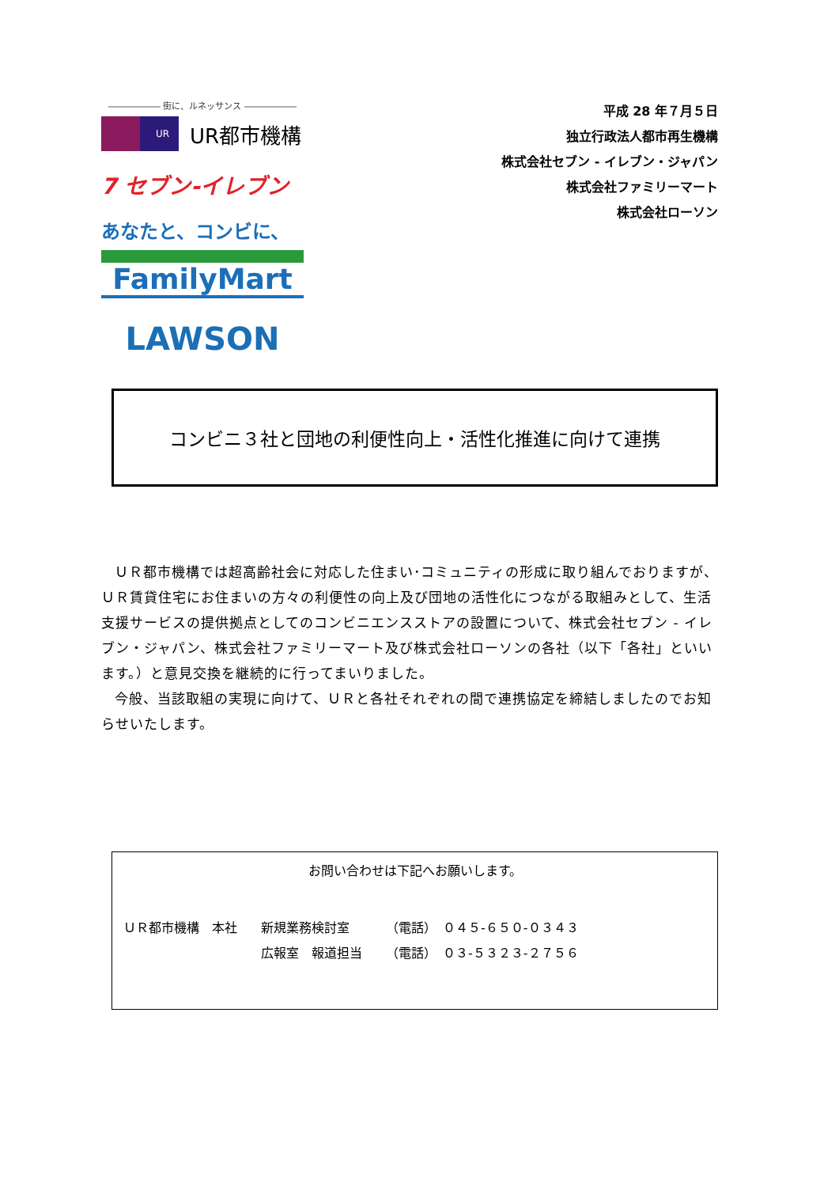―――――― 街に、ルネッサンス ――――――
UR
UR都市機構
7 セブン-イレブン
あなたと、コンビに、
FamilyMart
LAWSON
平成 28 年７月５日
独立行政法人都市再生機構
株式会社セブン - イレブン・ジャパン
株式会社ファミリーマート
株式会社ローソン
コンビニ３社と団地の利便性向上・活性化推進に向けて連携
ＵＲ都市機構では超高齢社会に対応した住まい･コミュニティの形成に取り組んでおりますが、ＵＲ賃貸住宅にお住まいの方々の利便性の向上及び団地の活性化につながる取組みとして、生活支援サービスの提供拠点としてのコンビニエンスストアの設置について、株式会社セブン - イレブン・ジャパン、株式会社ファミリーマート及び株式会社ローソンの各社（以下「各社」といいます。）と意見交換を継続的に行ってまいりました。
今般、当該取組の実現に向けて、ＵＲと各社それぞれの間で連携協定を締結しましたのでお知らせいたします。
お問い合わせは下記へお願いします。
| ＵＲ都市機構 本社 | 新規業務検討室 | （電話） ０４５-６５０-０３４３ |
| | 広報室 報道担当 | （電話） ０３-５３２３-２７５６ |